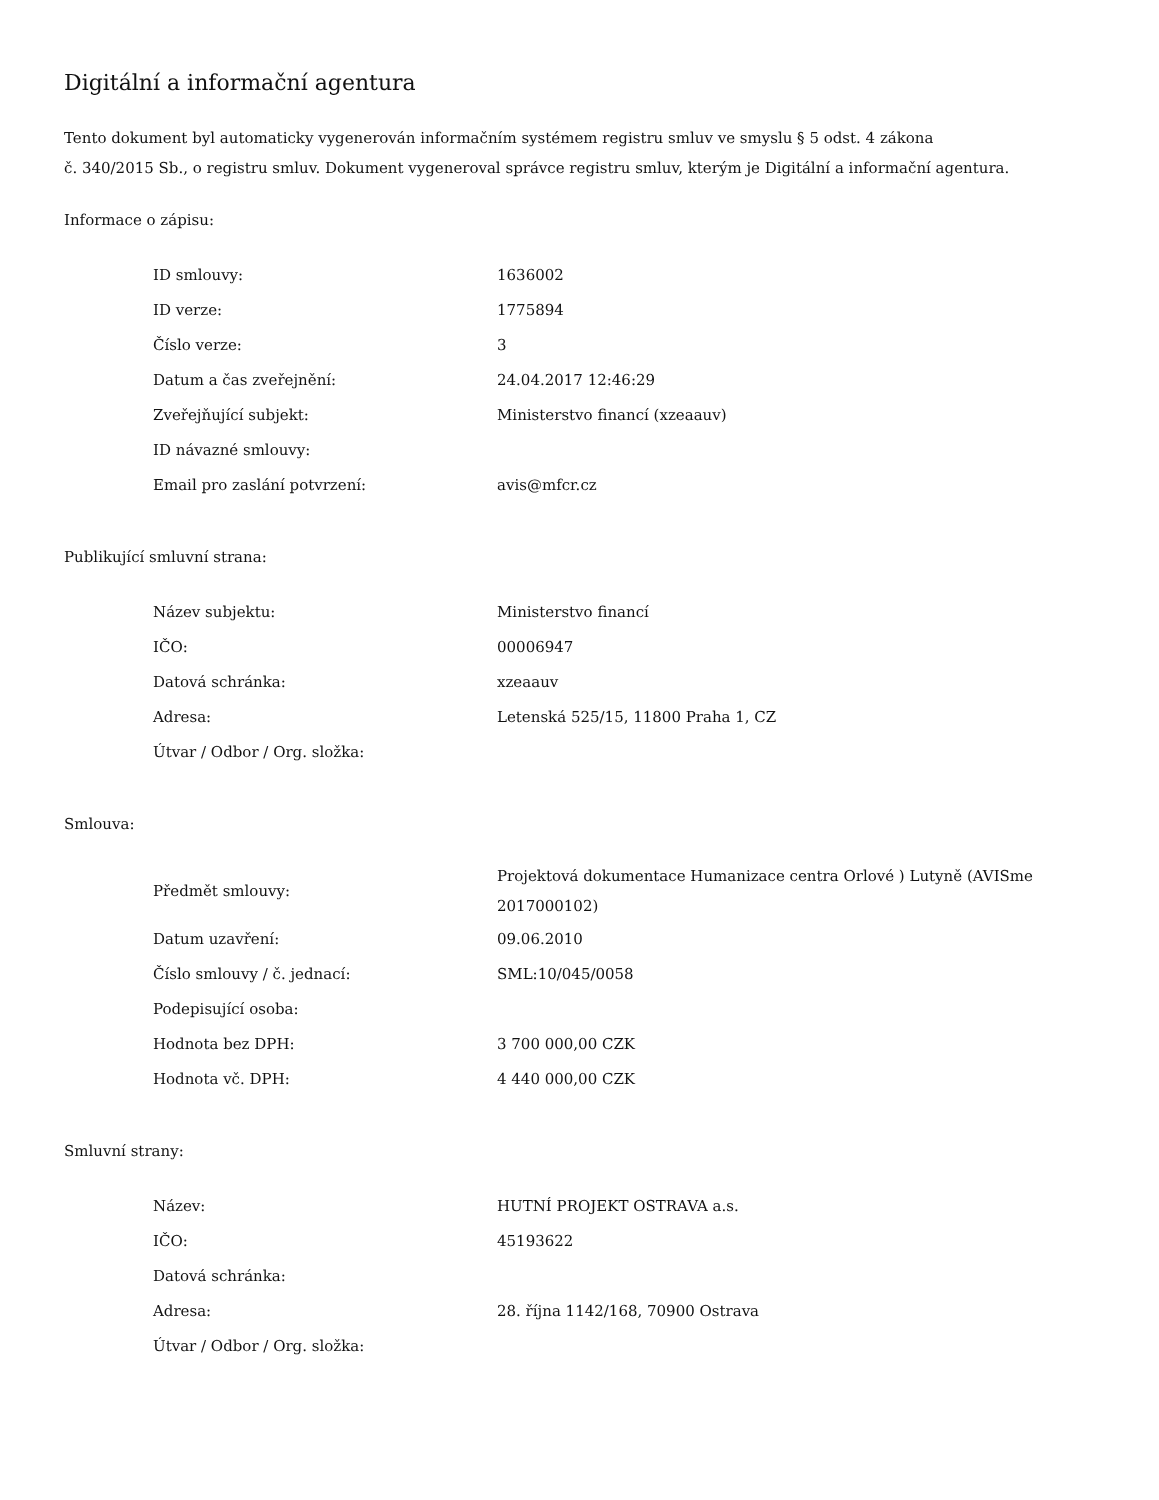Digitální a informační agentura
Tento dokument byl automaticky vygenerován informačním systémem registru smluv ve smyslu § 5 odst. 4 zákona
č. 340/2015 Sb., o registru smluv. Dokument vygeneroval správce registru smluv, kterým je Digitální a informační agentura.
Informace o zápisu:
| ID smlouvy: | 1636002 |
| ID verze: | 1775894 |
| Číslo verze: | 3 |
| Datum a čas zveřejnění: | 24.04.2017 12:46:29 |
| Zveřejňující subjekt: | Ministerstvo financí (xzeaauv) |
| ID návazné smlouvy: | |
| Email pro zaslání potvrzení: | avis@mfcr.cz |
Publikující smluvní strana:
| Název subjektu: | Ministerstvo financí |
| IČO: | 00006947 |
| Datová schránka: | xzeaauv |
| Adresa: | Letenská 525/15, 11800 Praha 1, CZ |
| Útvar / Odbor / Org. složka: | |
Smlouva:
| Předmět smlouvy: | Projektová dokumentace Humanizace centra Orlové ) Lutyně (AVISme 2017000102) |
| Datum uzavření: | 09.06.2010 |
| Číslo smlouvy / č. jednací: | SML:10/045/0058 |
| Podepisující osoba: | |
| Hodnota bez DPH: | 3 700 000,00 CZK |
| Hodnota vč. DPH: | 4 440 000,00 CZK |
Smluvní strany:
| Název: | HUTNÍ PROJEKT OSTRAVA a.s. |
| IČO: | 45193622 |
| Datová schránka: | |
| Adresa: | 28. října 1142/168, 70900 Ostrava |
| Útvar / Odbor / Org. složka: | |